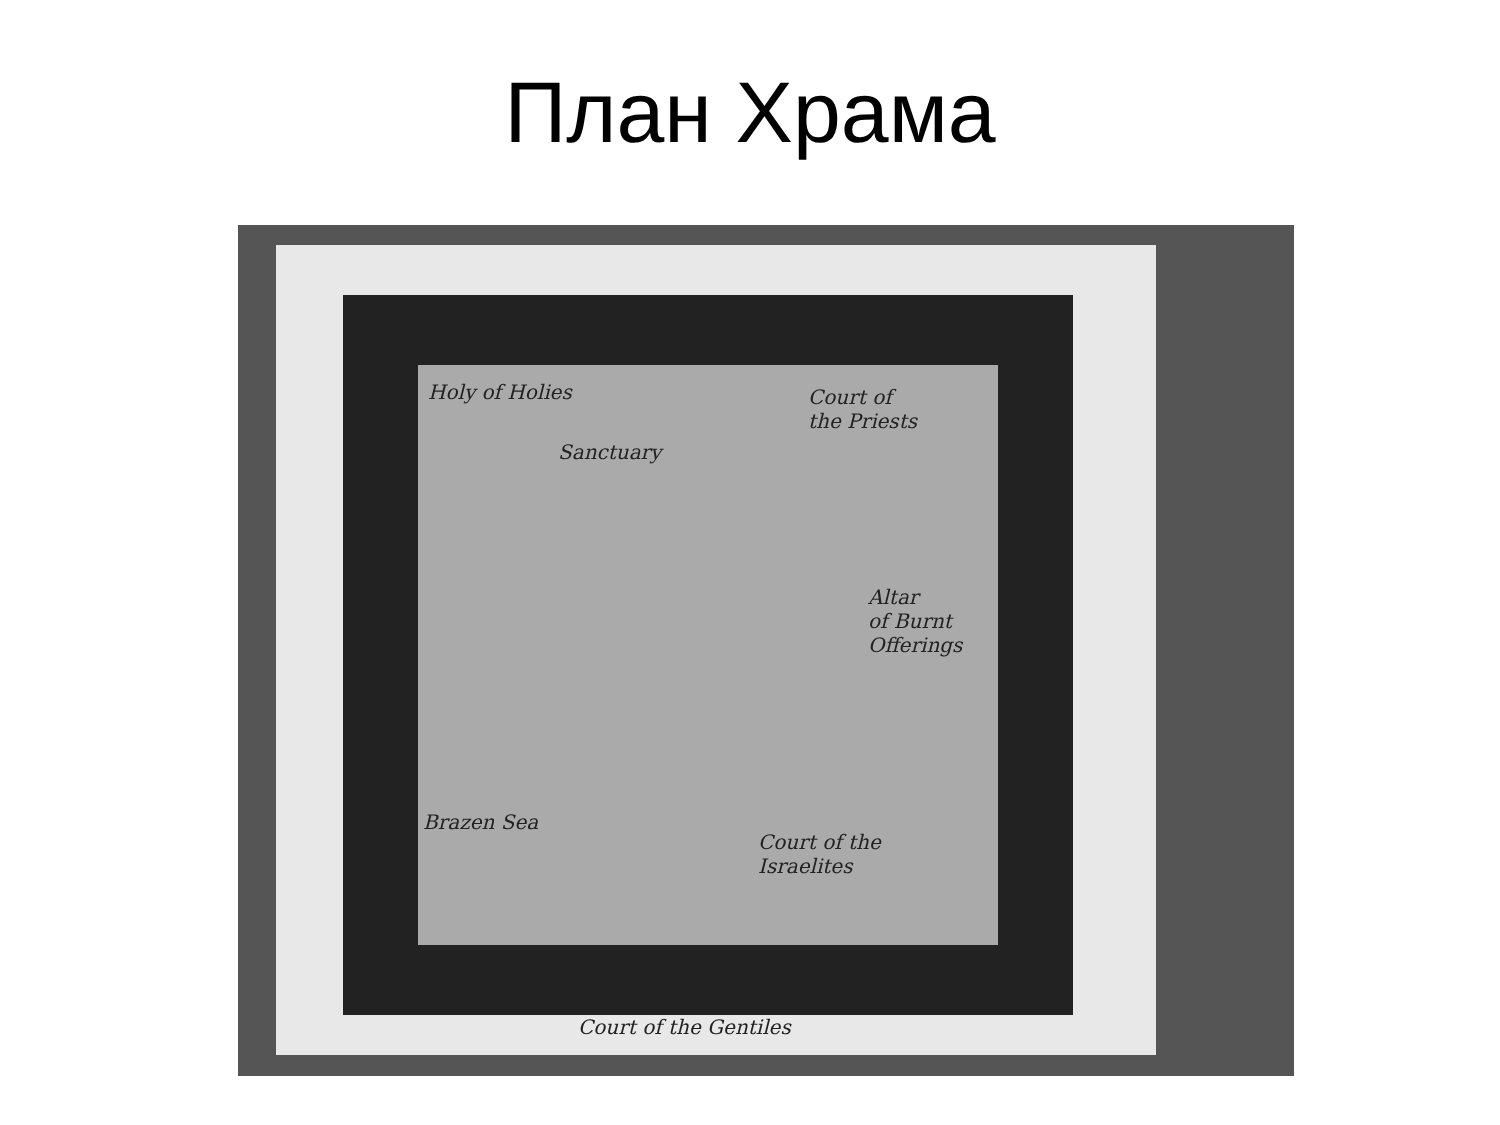План Храма
Holy of Holies
Sanctuary
Court of
the Priests
Altar
of Burnt
Offerings
Brazen Sea
Court of the
Israelites
Court of the Gentiles